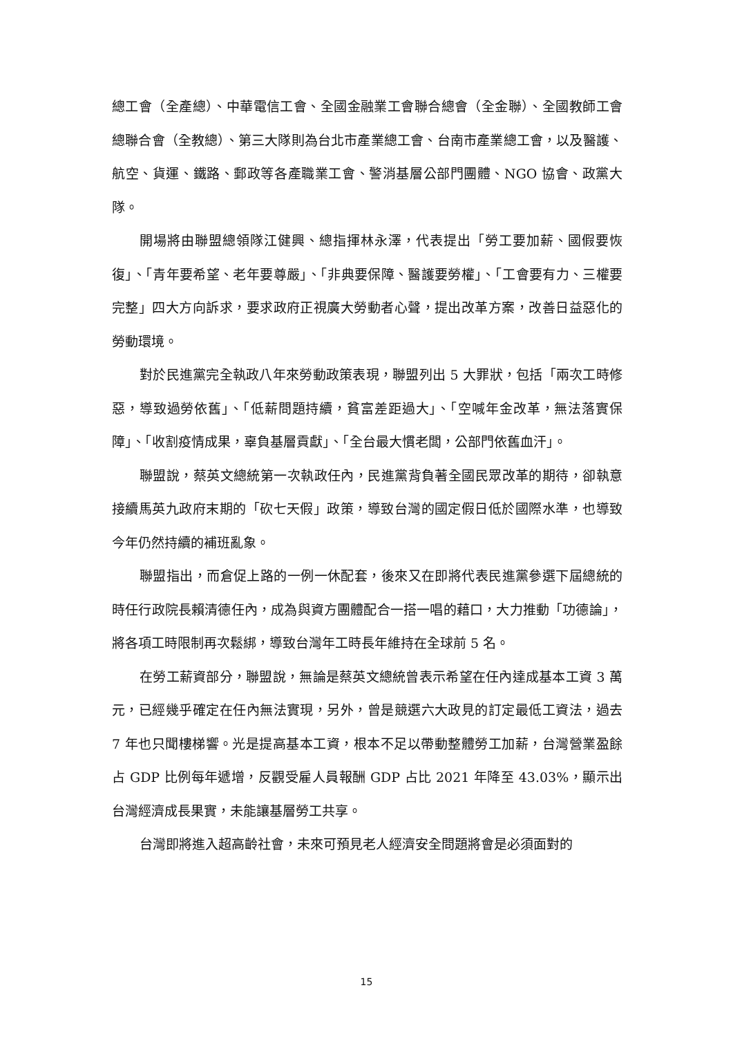總工會（全產總）、中華電信工會、全國金融業工會聯合總會（全金聯）、全國教師工會總聯合會（全教總）、第三大隊則為台北市產業總工會、台南市產業總工會，以及醫護、航空、貨運、鐵路、郵政等各產職業工會、警消基層公部門團體、NGO 協會、政黨大隊。
開場將由聯盟總領隊江健興、總指揮林永澤，代表提出「勞工要加薪、國假要恢復」、「青年要希望、老年要尊嚴」、「非典要保障、醫護要勞權」、「工會要有力、三權要完整」四大方向訴求，要求政府正視廣大勞動者心聲，提出改革方案，改善日益惡化的勞動環境。
對於民進黨完全執政八年來勞動政策表現，聯盟列出 5 大罪狀，包括「兩次工時修惡，導致過勞依舊」、「低薪問題持續，貧富差距過大」、「空喊年金改革，無法落實保障」、「收割疫情成果，辜負基層貢獻」、「全台最大慣老闆，公部門依舊血汗」。
聯盟說，蔡英文總統第一次執政任內，民進黨背負著全國民眾改革的期待，卻執意接續馬英九政府末期的「砍七天假」政策，導致台灣的國定假日低於國際水準，也導致今年仍然持續的補班亂象。
聯盟指出，而倉促上路的一例一休配套，後來又在即將代表民進黨參選下屆總統的時任行政院長賴清德任內，成為與資方團體配合一搭一唱的藉口，大力推動「功德論」，將各項工時限制再次鬆綁，導致台灣年工時長年維持在全球前 5 名。
在勞工薪資部分，聯盟說，無論是蔡英文總統曾表示希望在任內達成基本工資 3 萬元，已經幾乎確定在任內無法實現，另外，曾是競選六大政見的訂定最低工資法，過去 7 年也只聞樓梯響。光是提高基本工資，根本不足以帶動整體勞工加薪，台灣營業盈餘占 GDP 比例每年遞增，反觀受雇人員報酬 GDP 占比 2021 年降至 43.03%，顯示出台灣經濟成長果實，未能讓基層勞工共享。
台灣即將進入超高齡社會，未來可預見老人經濟安全問題將會是必須面對的
15